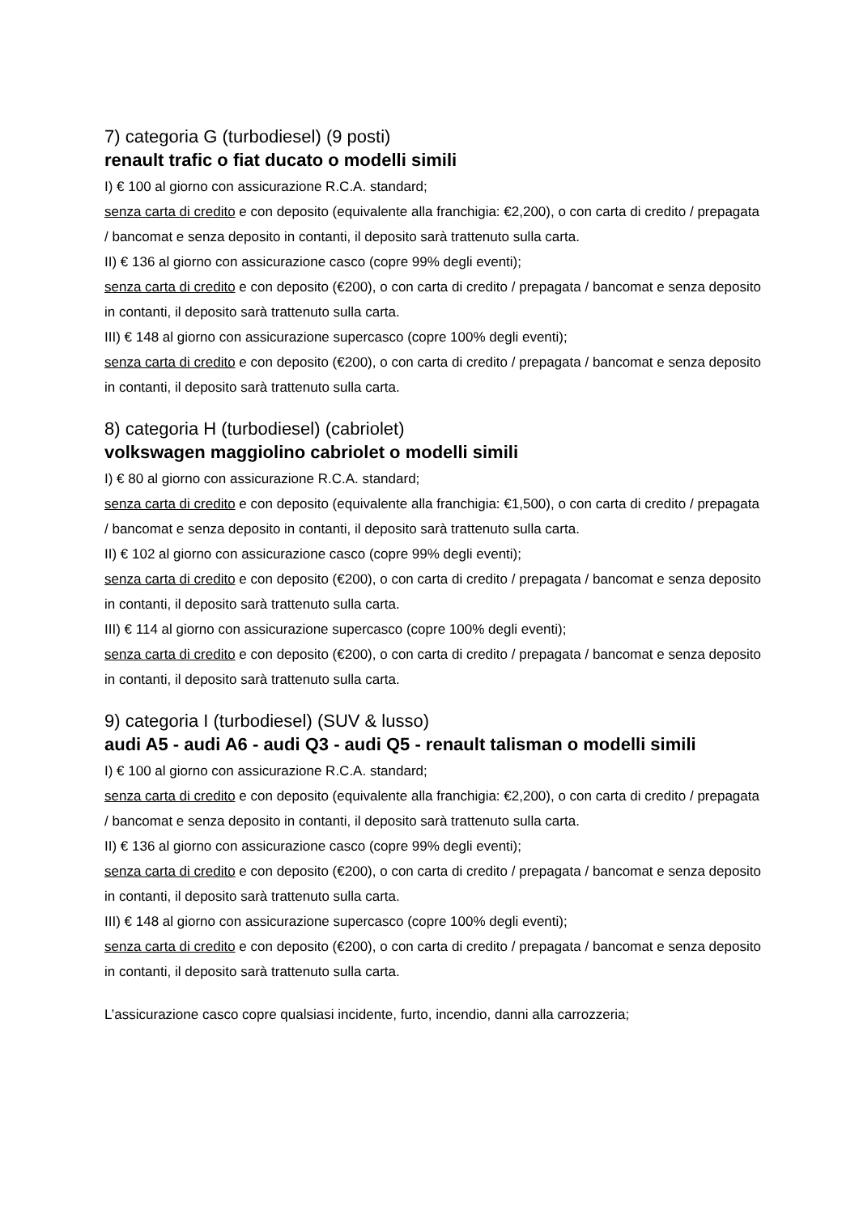7) categoria G (turbodiesel) (9 posti)
renault trafic o fiat ducato o modelli simili
I) € 100 al giorno con assicurazione R.C.A. standard;
senza carta di credito e con deposito (equivalente alla franchigia: €2,200), o con carta di credito / prepagata / bancomat e senza deposito in contanti, il deposito sarà trattenuto sulla carta.
II) € 136 al giorno con assicurazione casco (copre 99% degli eventi);
senza carta di credito e con deposito (€200), o con carta di credito / prepagata / bancomat e senza deposito in contanti, il deposito sarà trattenuto sulla carta.
III) € 148 al giorno con assicurazione supercasco (copre 100% degli eventi);
senza carta di credito e con deposito (€200), o con carta di credito / prepagata / bancomat e senza deposito in contanti, il deposito sarà trattenuto sulla carta.
8) categoria H (turbodiesel) (cabriolet)
volkswagen maggiolino cabriolet o modelli simili
I) € 80 al giorno con assicurazione R.C.A. standard;
senza carta di credito e con deposito (equivalente alla franchigia: €1,500), o con carta di credito / prepagata / bancomat e senza deposito in contanti, il deposito sarà trattenuto sulla carta.
II) € 102 al giorno con assicurazione casco (copre 99% degli eventi);
senza carta di credito e con deposito (€200), o con carta di credito / prepagata / bancomat e senza deposito in contanti, il deposito sarà trattenuto sulla carta.
III) € 114 al giorno con assicurazione supercasco (copre 100% degli eventi);
senza carta di credito e con deposito (€200), o con carta di credito / prepagata / bancomat e senza deposito in contanti, il deposito sarà trattenuto sulla carta.
9) categoria I (turbodiesel) (SUV & lusso)
audi A5 - audi A6 - audi Q3 - audi Q5 - renault talisman o modelli simili
I) € 100 al giorno con assicurazione R.C.A. standard;
senza carta di credito e con deposito (equivalente alla franchigia: €2,200), o con carta di credito / prepagata / bancomat e senza deposito in contanti, il deposito sarà trattenuto sulla carta.
II) € 136 al giorno con assicurazione casco (copre 99% degli eventi);
senza carta di credito e con deposito (€200), o con carta di credito / prepagata / bancomat e senza deposito in contanti, il deposito sarà trattenuto sulla carta.
III) € 148 al giorno con assicurazione supercasco (copre 100% degli eventi);
senza carta di credito e con deposito (€200), o con carta di credito / prepagata / bancomat e senza deposito in contanti, il deposito sarà trattenuto sulla carta.
L’assicurazione casco copre qualsiasi incidente, furto, incendio, danni alla carrozzeria;